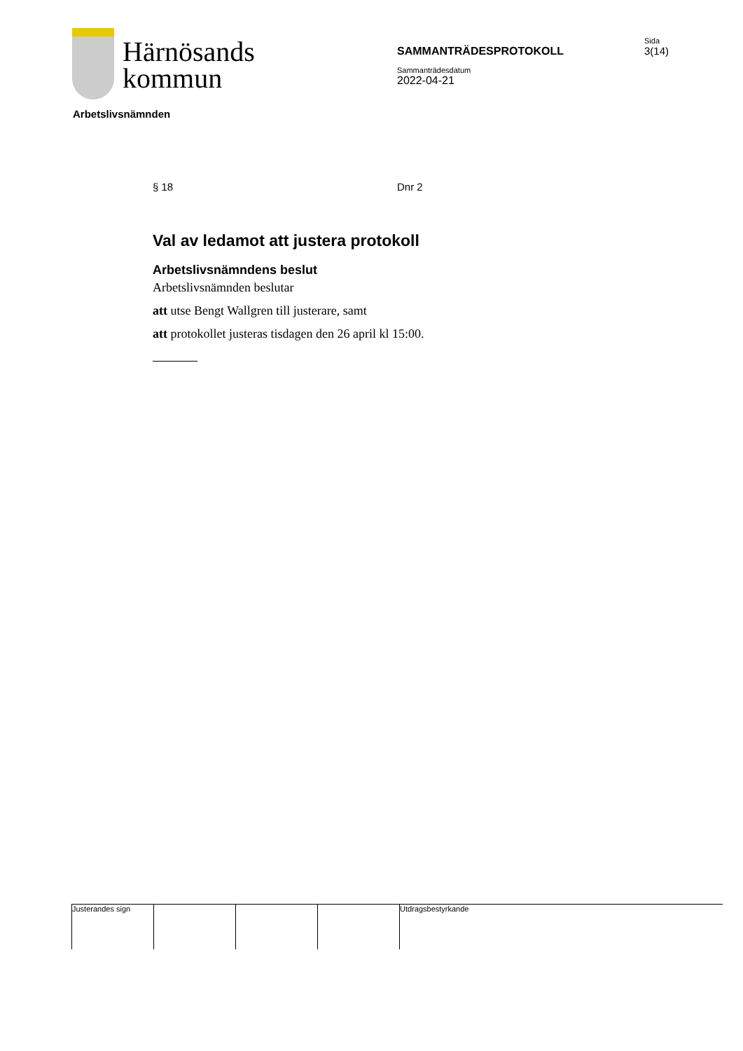Härnösands
kommun
SAMMANTRÄDESPROTOKOLL
Sida
3(14)
Sammanträdesdatum
2022-04-21
Arbetslivsnämnden
§ 18 Dnr 2
Val av ledamot att justera protokoll
Arbetslivsnämndens beslut
Arbetslivsnämnden beslutar
att utse Bengt Wallgren till justerare, samt
att protokollet justeras tisdagen den 26 april kl 15:00.
Justerandes sign Utdragsbestyrkande